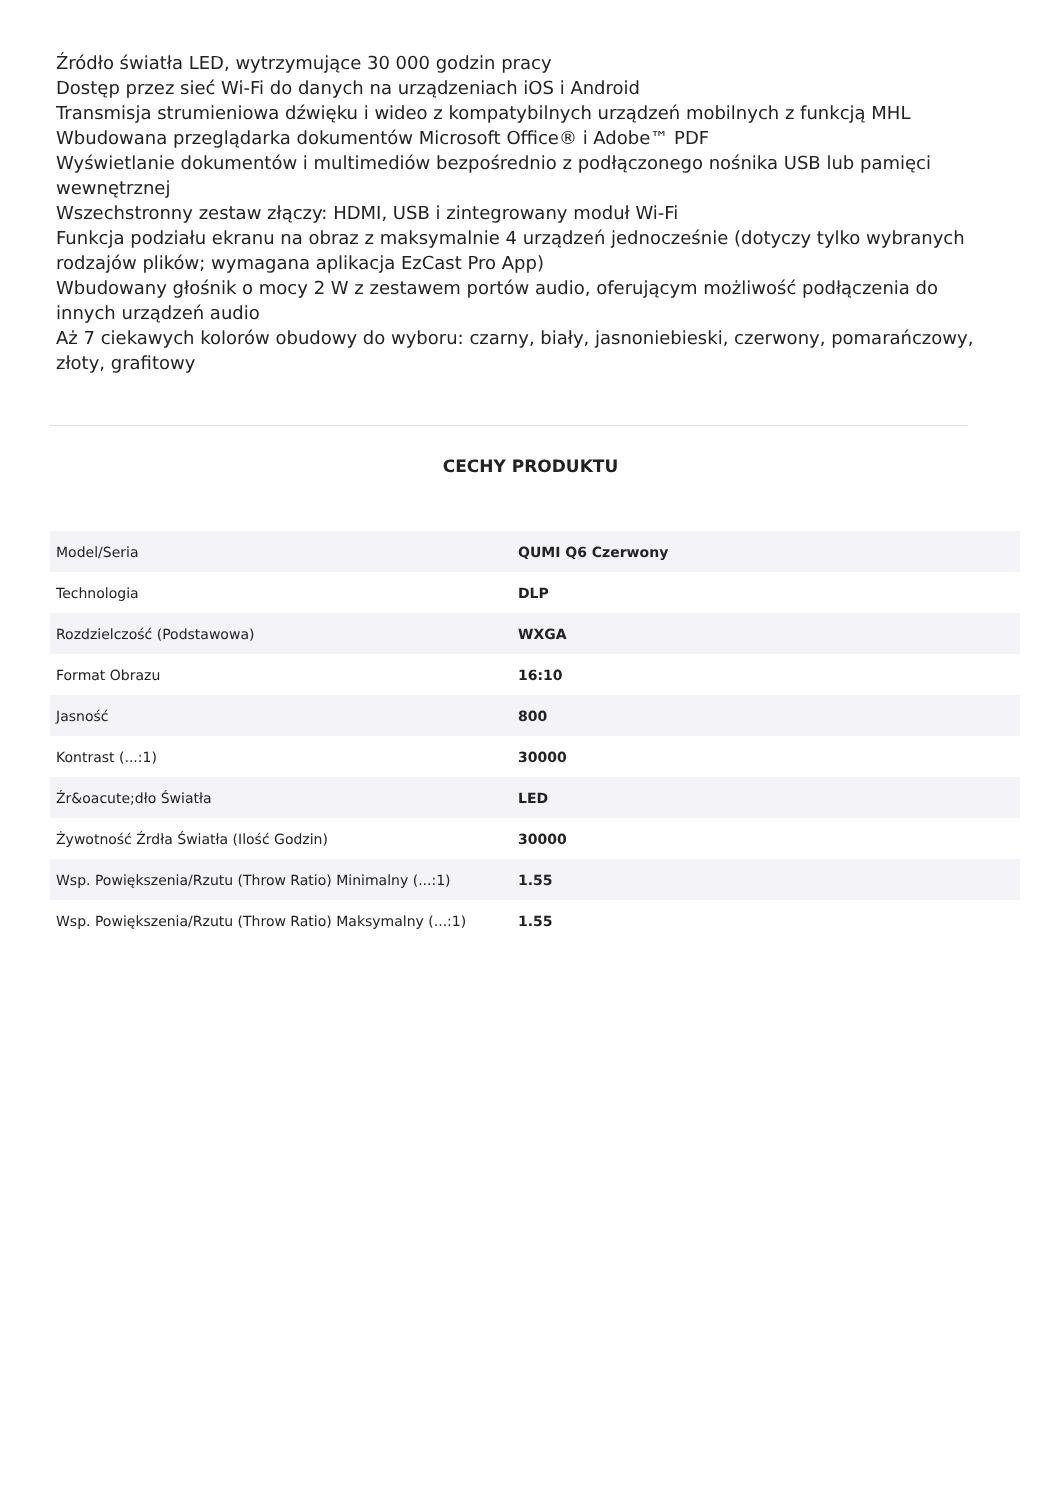Źródło światła LED, wytrzymujące 30 000 godzin pracy
Dostęp przez sieć Wi-Fi do danych na urządzeniach iOS i Android
Transmisja strumieniowa dźwięku i wideo z kompatybilnych urządzeń mobilnych z funkcją MHL
Wbudowana przeglądarka dokumentów Microsoft Office® i Adobe™ PDF
Wyświetlanie dokumentów i multimediów bezpośrednio z podłączonego nośnika USB lub pamięci wewnętrznej
Wszechstronny zestaw złączy: HDMI, USB i zintegrowany moduł Wi-Fi
Funkcja podziału ekranu na obraz z maksymalnie 4 urządzeń jednocześnie (dotyczy tylko wybranych rodzajów plików; wymagana aplikacja EzCast Pro App)
Wbudowany głośnik o mocy 2 W z zestawem portów audio, oferującym możliwość podłączenia do innych urządzeń audio
Aż 7 ciekawych kolorów obudowy do wyboru: czarny, biały, jasnoniebieski, czerwony, pomarańczowy, złoty, grafitowy
CECHY PRODUKTU
| Model/Seria | QUMI Q6 Czerwony |
| Technologia | DLP |
| Rozdzielczość (Podstawowa) | WXGA |
| Format Obrazu | 16:10 |
| Jasność | 800 |
| Kontrast (...:1) | 30000 |
| Źr&oacute;dło Światła | LED |
| Żywotność Źrdła Światła (Ilość Godzin) | 30000 |
| Wsp. Powiększenia/Rzutu (Throw Ratio) Minimalny (...:1) | 1.55 |
| Wsp. Powiększenia/Rzutu (Throw Ratio) Maksymalny (...:1) | 1.55 |